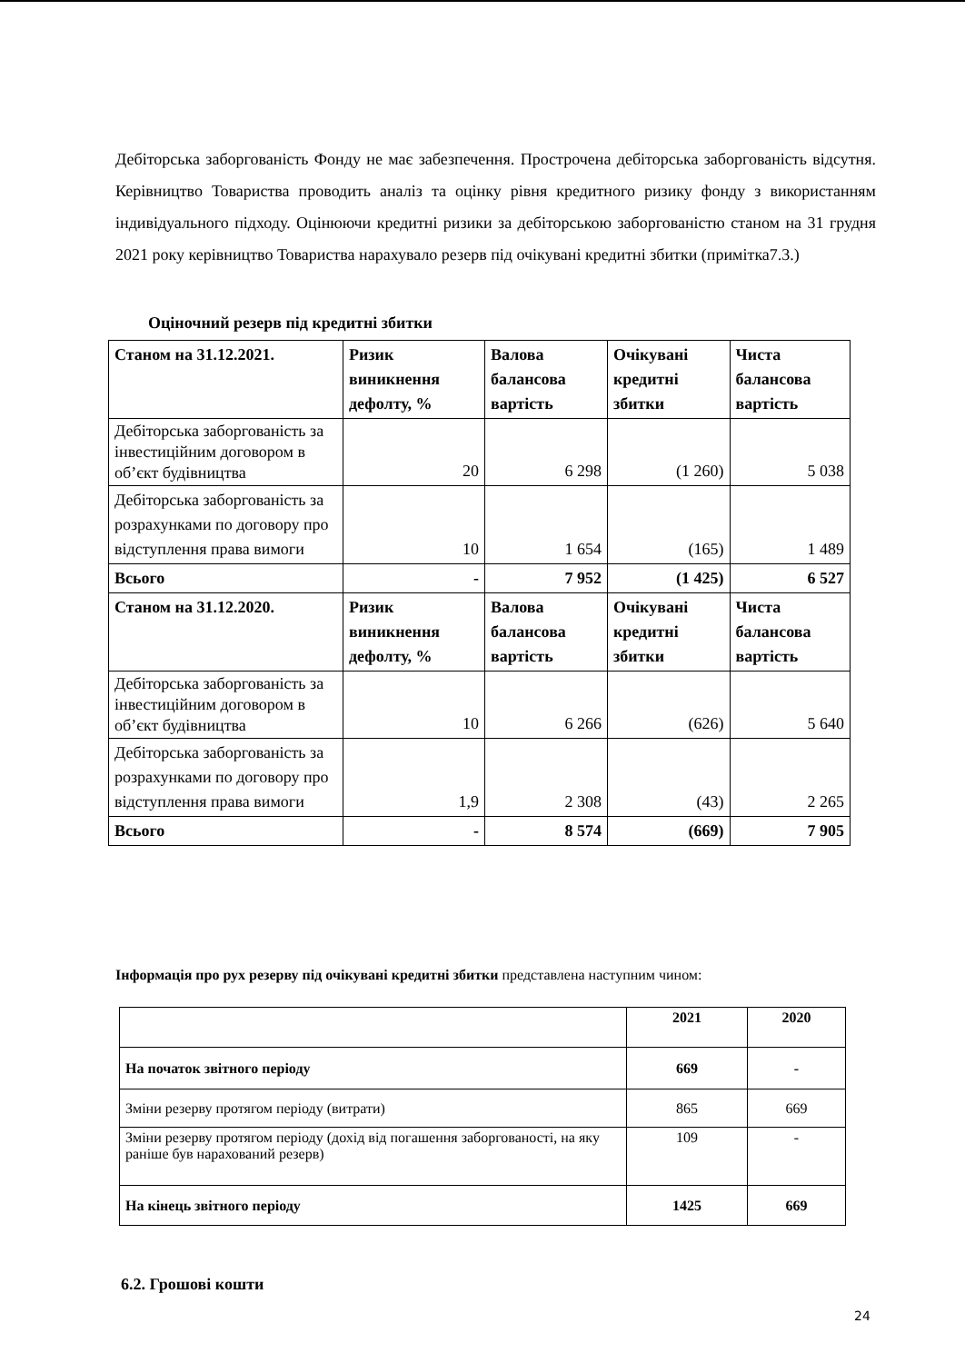Дебіторська заборгованість Фонду не має забезпечення. Прострочена дебіторська заборгованість відсутня. Керівництво Товариства проводить аналіз та оцінку рівня кредитного ризику фонду з використанням індивідуального підходу. Оцінюючи кредитні ризики за дебіторською заборгованістю станом на 31 грудня 2021 року керівництво Товариства нарахувало резерв під очікувані кредитні збитки (примітка7.3.)
Оціночний резерв під кредитні збитки
| Станом на 31.12.2021. | Ризик виникнення дефолту, % | Валова балансова вартість | Очікувані кредитні збитки | Чиста балансова вартість |
| Дебіторська заборгованість за інвестиційним договором в об’єкт будівництва | 20 | 6 298 | (1 260) | 5 038 |
| Дебіторська заборгованість за розрахунками по договору про відступлення права вимоги | 10 | 1 654 | (165) | 1 489 |
| Всього | - | 7 952 | (1 425) | 6 527 |
| Станом на 31.12.2020. | Ризик виникнення дефолту, % | Валова балансова вартість | Очікувані кредитні збитки | Чиста балансова вартість |
| Дебіторська заборгованість за інвестиційним договором в об’єкт будівництва | 10 | 6 266 | (626) | 5 640 |
| Дебіторська заборгованість за розрахунками по договору про відступлення права вимоги | 1,9 | 2 308 | (43) | 2 265 |
| Всього | - | 8 574 | (669) | 7 905 |
Інформація про рух резерву під очікувані кредитні збитки представлена наступним чином:
| | 2021 | 2020 |
| На початок звітного періоду | 669 | - |
| Зміни резерву протягом періоду (витрати) | 865 | 669 |
| Зміни резерву протягом періоду (дохід від погашення заборгованості, на яку раніше був нарахований резерв) | 109 | - |
| На кінець звітного періоду | 1425 | 669 |
6.2. Грошові кошти
24